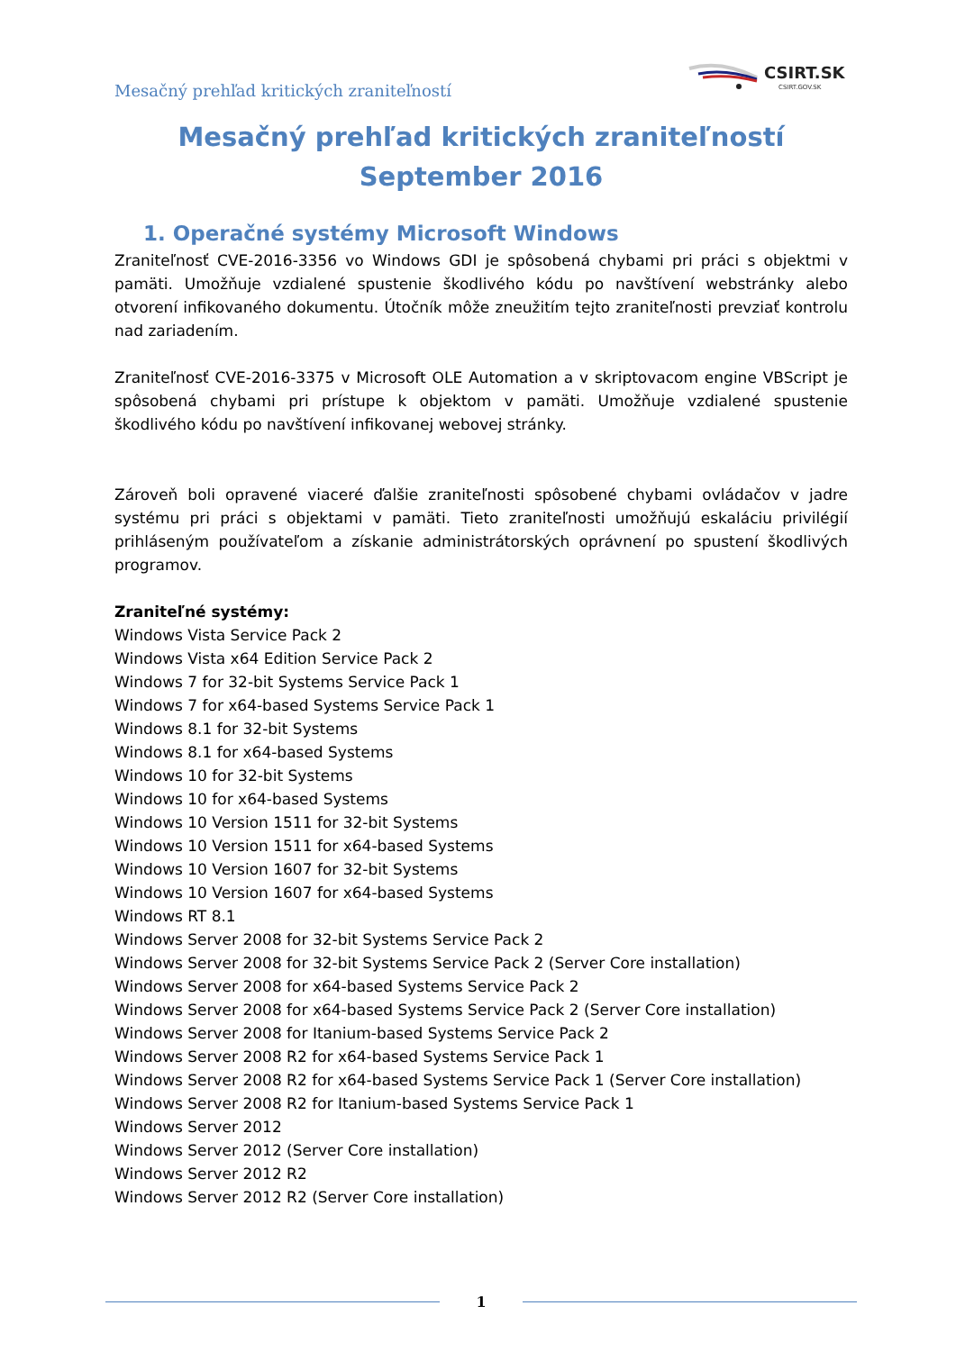Mesačný prehľad kritických zraniteľností
CSIRT.SK
CSIRT.GOV.SK
Mesačný prehľad kritických zraniteľností
September 2016
1. Operačné systémy Microsoft Windows
Zraniteľnosť CVE-2016-3356 vo Windows GDI je spôsobená chybami pri práci s objektmi v pamäti. Umožňuje vzdialené spustenie škodlivého kódu po navštívení webstránky alebo otvorení infikovaného dokumentu. Útočník môže zneužitím tejto zraniteľnosti prevziať kontrolu nad zariadením.
Zraniteľnosť CVE-2016-3375 v Microsoft OLE Automation a v skriptovacom engine VBScript je spôsobená chybami pri prístupe k objektom v pamäti. Umožňuje vzdialené spustenie škodlivého kódu po navštívení infikovanej webovej stránky.
Zároveň boli opravené viaceré ďalšie zraniteľnosti spôsobené chybami ovládačov v jadre systému pri práci s objektami v pamäti. Tieto zraniteľnosti umožňujú eskaláciu privilégií prihláseným používateľom a získanie administrátorských oprávnení po spustení škodlivých programov.
Zraniteľné systémy:
Windows Vista Service Pack 2
Windows Vista x64 Edition Service Pack 2
Windows 7 for 32-bit Systems Service Pack 1
Windows 7 for x64-based Systems Service Pack 1
Windows 8.1 for 32-bit Systems
Windows 8.1 for x64-based Systems
Windows 10 for 32-bit Systems
Windows 10 for x64-based Systems
Windows 10 Version 1511 for 32-bit Systems
Windows 10 Version 1511 for x64-based Systems
Windows 10 Version 1607 for 32-bit Systems
Windows 10 Version 1607 for x64-based Systems
Windows RT 8.1
Windows Server 2008 for 32-bit Systems Service Pack 2
Windows Server 2008 for 32-bit Systems Service Pack 2 (Server Core installation)
Windows Server 2008 for x64-based Systems Service Pack 2
Windows Server 2008 for x64-based Systems Service Pack 2 (Server Core installation)
Windows Server 2008 for Itanium-based Systems Service Pack 2
Windows Server 2008 R2 for x64-based Systems Service Pack 1
Windows Server 2008 R2 for x64-based Systems Service Pack 1 (Server Core installation)
Windows Server 2008 R2 for Itanium-based Systems Service Pack 1
Windows Server 2012
Windows Server 2012 (Server Core installation)
Windows Server 2012 R2
Windows Server 2012 R2 (Server Core installation)
1